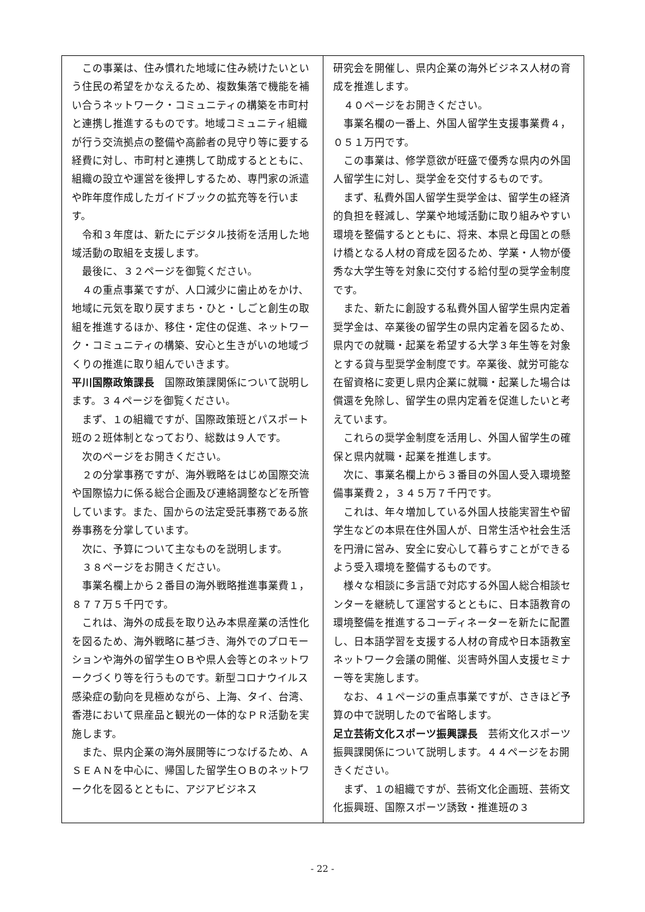この事業は、住み慣れた地域に住み続けたいという住民の希望をかなえるため、複数集落で機能を補い合うネットワーク・コミュニティの構築を市町村と連携し推進するものです。地域コミュニティ組織が行う交流拠点の整備や高齢者の見守り等に要する経費に対し、市町村と連携して助成するとともに、組織の設立や運営を後押しするため、専門家の派遣や昨年度作成したガイドブックの拡充等を行います。
令和３年度は、新たにデジタル技術を活用した地域活動の取組を支援します。
最後に、３２ページを御覧ください。
４の重点事業ですが、人口減少に歯止めをかけ、地域に元気を取り戻すまち・ひと・しごと創生の取組を推進するほか、移住・定住の促進、ネットワーク・コミュニティの構築、安心と生きがいの地域づくりの推進に取り組んでいきます。
平川国際政策課長　国際政策課関係について説明します。３４ページを御覧ください。
まず、１の組織ですが、国際政策班とパスポート班の２班体制となっており、総数は９人です。
次のページをお開きください。
２の分掌事務ですが、海外戦略をはじめ国際交流や国際協力に係る総合企画及び連絡調整などを所管しています。また、国からの法定受託事務である旅券事務を分掌しています。
次に、予算について主なものを説明します。
３８ページをお開きください。
事業名欄上から２番目の海外戦略推進事業費１，８７７万５千円です。
これは、海外の成長を取り込み本県産業の活性化を図るため、海外戦略に基づき、海外でのプロモーションや海外の留学生ＯＢや県人会等とのネットワークづくり等を行うものです。新型コロナウイルス感染症の動向を見極めながら、上海、タイ、台湾、香港において県産品と観光の一体的なＰＲ活動を実施します。
また、県内企業の海外展開等につなげるため、ＡＳＥＡＮを中心に、帰国した留学生ＯＢのネットワーク化を図るとともに、アジアビジネス
研究会を開催し、県内企業の海外ビジネス人材の育成を推進します。
４０ページをお開きください。
事業名欄の一番上、外国人留学生支援事業費４，０５１万円です。
この事業は、修学意欲が旺盛で優秀な県内の外国人留学生に対し、奨学金を交付するものです。
まず、私費外国人留学生奨学金は、留学生の経済的負担を軽減し、学業や地域活動に取り組みやすい環境を整備するとともに、将来、本県と母国との懸け橋となる人材の育成を図るため、学業・人物が優秀な大学生等を対象に交付する給付型の奨学金制度です。
また、新たに創設する私費外国人留学生県内定着奨学金は、卒業後の留学生の県内定着を図るため、県内での就職・起業を希望する大学３年生等を対象とする貸与型奨学金制度です。卒業後、就労可能な在留資格に変更し県内企業に就職・起業した場合は償還を免除し、留学生の県内定着を促進したいと考えています。
これらの奨学金制度を活用し、外国人留学生の確保と県内就職・起業を推進します。
次に、事業名欄上から３番目の外国人受入環境整備事業費２，３４５万７千円です。
これは、年々増加している外国人技能実習生や留学生などの本県在住外国人が、日常生活や社会生活を円滑に営み、安全に安心して暮らすことができるよう受入環境を整備するものです。
様々な相談に多言語で対応する外国人総合相談センターを継続して運営するとともに、日本語教育の環境整備を推進するコーディネーターを新たに配置し、日本語学習を支援する人材の育成や日本語教室ネットワーク会議の開催、災害時外国人支援セミナー等を実施します。
なお、４１ページの重点事業ですが、さきほど予算の中で説明したので省略します。
足立芸術文化スポーツ振興課長　芸術文化スポーツ振興課関係について説明します。４４ページをお開きください。
まず、１の組織ですが、芸術文化企画班、芸術文化振興班、国際スポーツ誘致・推進班の３
- 22 -